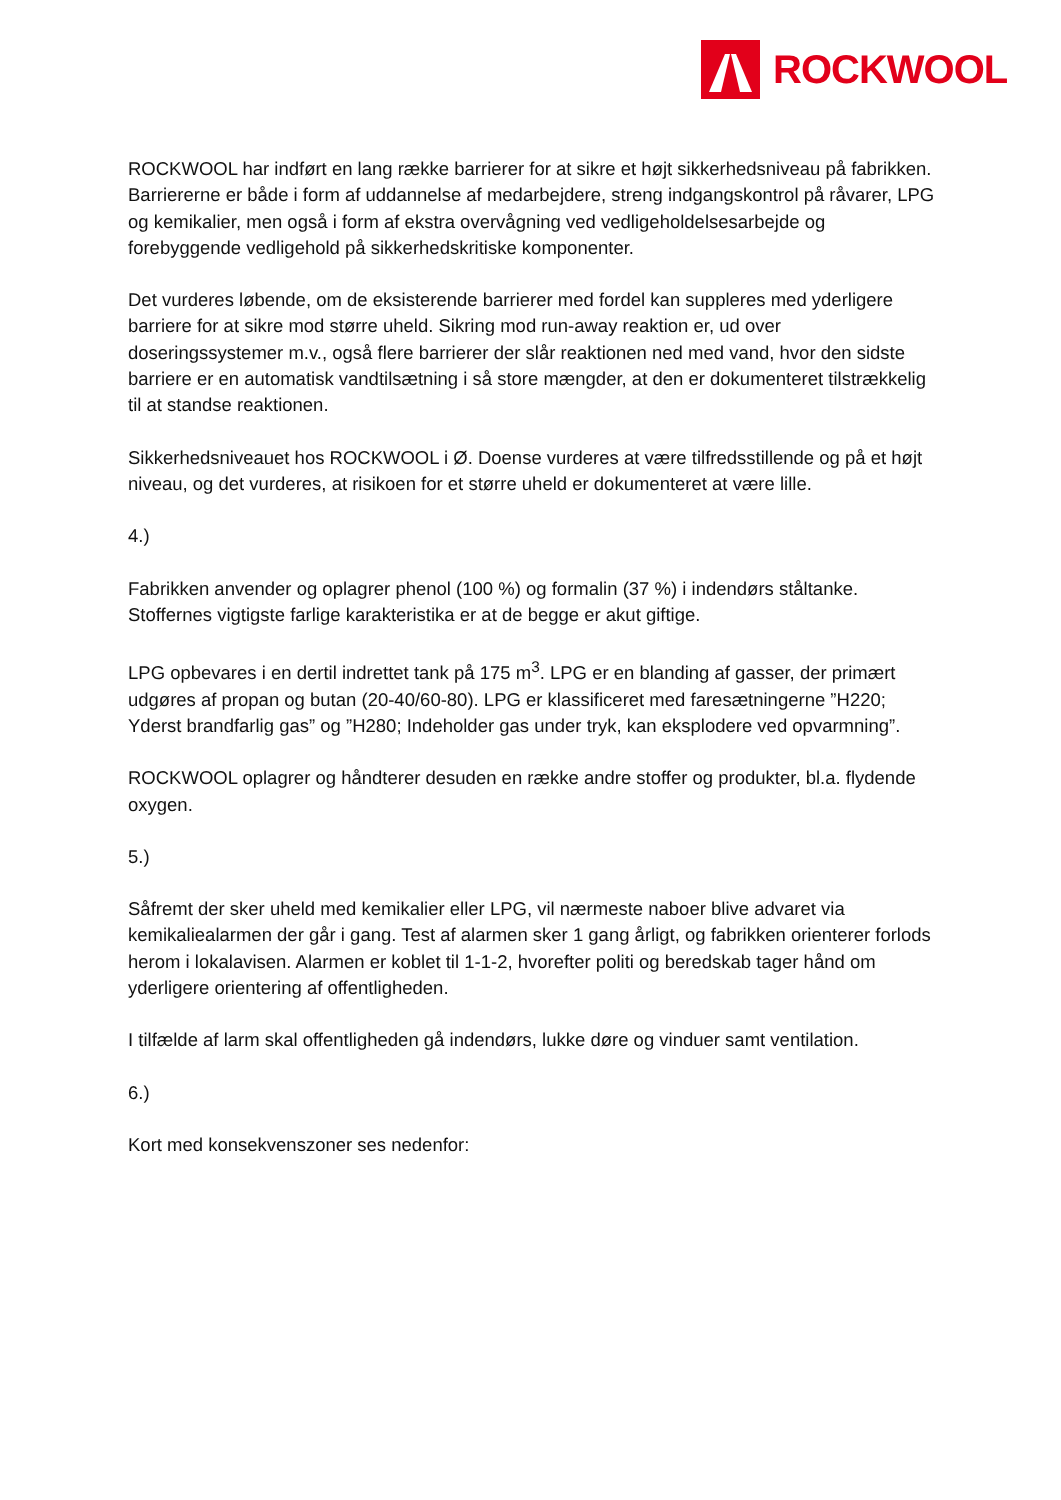ROCKWOOL
ROCKWOOL har indført en lang række barrierer for at sikre et højt sikkerhedsniveau på fabrikken. Barriererne er både i form af uddannelse af medarbejdere, streng indgangskontrol på råvarer, LPG og kemikalier, men også i form af ekstra overvågning ved vedligeholdelsesarbejde og forebyggende vedligehold på sikkerhedskritiske komponenter.
Det vurderes løbende, om de eksisterende barrierer med fordel kan suppleres med yderligere barriere for at sikre mod større uheld. Sikring mod run-away reaktion er, ud over doseringssystemer m.v., også flere barrierer der slår reaktionen ned med vand, hvor den sidste barriere er en automatisk vandtilsætning i så store mængder, at den er dokumenteret tilstrækkelig til at standse reaktionen.
Sikkerhedsniveauet hos ROCKWOOL i Ø. Doense vurderes at være tilfredsstillende og på et højt niveau, og det vurderes, at risikoen for et større uheld er dokumenteret at være lille.
4.)
Fabrikken anvender og oplagrer phenol (100 %) og formalin (37 %) i indendørs ståltanke. Stoffernes vigtigste farlige karakteristika er at de begge er akut giftige.
LPG opbevares i en dertil indrettet tank på 175 m<sup>3</sup>. LPG er en blanding af gasser, der primært udgøres af propan og butan (20-40/60-80). LPG er klassificeret med faresætningerne ”H220; Yderst brandfarlig gas” og ”H280; Indeholder gas under tryk, kan eksplodere ved opvarmning”.
ROCKWOOL oplagrer og håndterer desuden en række andre stoffer og produkter, bl.a. flydende oxygen.
5.)
Såfremt der sker uheld med kemikalier eller LPG, vil nærmeste naboer blive advaret via kemikaliealarmen der går i gang. Test af alarmen sker 1 gang årligt, og fabrikken orienterer forlods herom i lokalavisen. Alarmen er koblet til 1-1-2, hvorefter politi og beredskab tager hånd om yderligere orientering af offentligheden.
I tilfælde af larm skal offentligheden gå indendørs, lukke døre og vinduer samt ventilation.
6.)
Kort med konsekvenszoner ses nedenfor: